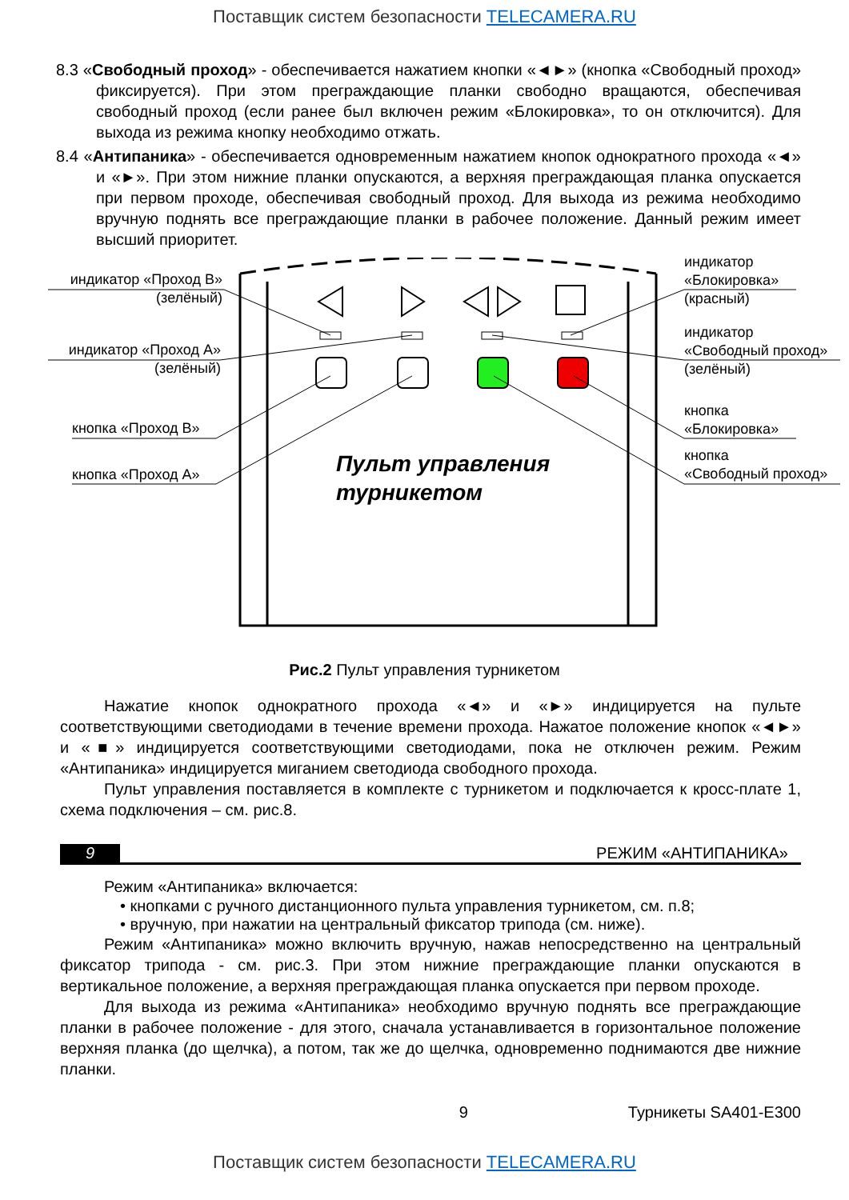Поставщик систем безопасности TELECAMERA.RU
8.3 «Свободный проход» - обеспечивается нажатием кнопки «◄►» (кнопка «Свободный проход» фиксируется). При этом преграждающие планки свободно вращаются, обеспечивая свободный проход (если ранее был включен режим «Блокировка», то он отключится). Для выхода из режима кнопку необходимо отжать.
8.4 «Антипаника» - обеспечивается одновременным нажатием кнопок однократного прохода «◄» и «►». При этом нижние планки опускаются, а верхняя преграждающая планка опускается при первом проходе, обеспечивая свободный проход. Для выхода из режима необходимо вручную поднять все преграждающие планки в рабочее положение. Данный режим имеет высший приоритет.
индикатор «Проход В»
(зелёный)
индикатор «Проход А»
(зелёный)
кнопка «Проход В»
кнопка «Проход А»
индикатор
«Блокировка»
(красный)
индикатор
«Свободный проход»
(зелёный)
кнопка
«Блокировка»
кнопка
«Свободный проход»
Пульт управления
турникетом
Рис.2 Пульт управления турникетом
Нажатие кнопок однократного прохода «◄» и «►» индицируется на пульте соответствующими светодиодами в течение времени прохода. Нажатое положение кнопок «◄►» и «■» индицируется соответствующими светодиодами, пока не отключен режим. Режим «Антипаника» индицируется миганием светодиода свободного прохода.
Пульт управления поставляется в комплекте с турникетом и подключается к кросс-плате 1, схема подключения – см. рис.8.
9 РЕЖИМ «АНТИПАНИКА»
Режим «Антипаника» включается:
• кнопками с ручного дистанционного пульта управления турникетом, см. п.8;
• вручную, при нажатии на центральный фиксатор трипода (см. ниже).
Режим «Антипаника» можно включить вручную, нажав непосредственно на центральный фиксатор трипода - см. рис.3. При этом нижние преграждающие планки опускаются в вертикальное положение, а верхняя преграждающая планка опускается при первом проходе.
Для выхода из режима «Антипаника» необходимо вручную поднять все преграждающие планки в рабочее положение - для этого, сначала устанавливается в горизонтальное положение верхняя планка (до щелчка), а потом, так же до щелчка, одновременно поднимаются две нижние планки.
9 Турникеты SA401-E300
Поставщик систем безопасности TELECAMERA.RU